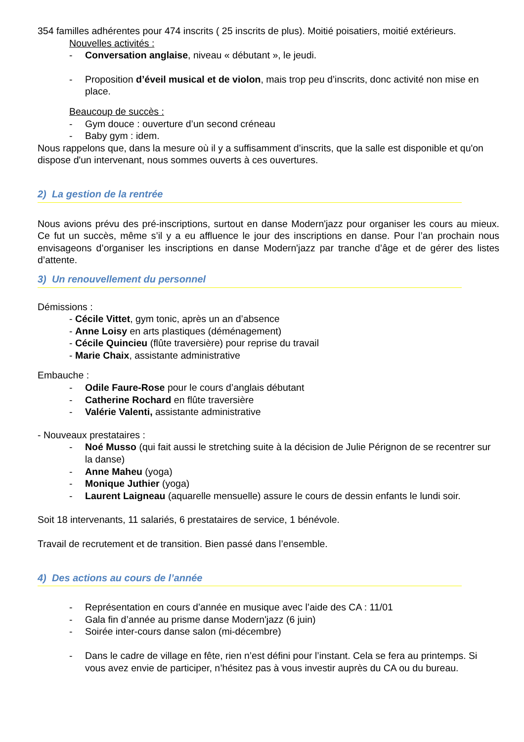354 familles adhérentes pour 474 inscrits ( 25 inscrits de plus). Moitié poisatiers, moitié extérieurs.
Nouvelles activités :
- Conversation anglaise, niveau « débutant », le jeudi.
- Proposition d’éveil musical et de violon, mais trop peu d’inscrits, donc activité non mise en place.
Beaucoup de succès :
- Gym douce : ouverture d’un second créneau
- Baby gym : idem.
Nous rappelons que, dans la mesure où il y a suffisamment d’inscrits, que la salle est disponible et qu'on dispose d'un intervenant, nous sommes ouverts à ces ouvertures.
2) La gestion de la rentrée
Nous avions prévu des pré-inscriptions, surtout en danse Modern'jazz pour organiser les cours au mieux. Ce fut un succès, même s’il y a eu affluence le jour des inscriptions en danse. Pour l’an prochain nous envisageons d’organiser les inscriptions en danse Modern'jazz par tranche d’âge et de gérer des listes d’attente.
3) Un renouvellement du personnel
Démissions :
- Cécile Vittet, gym tonic, après un an d’absence
- Anne Loisy en arts plastiques (déménagement)
- Cécile Quincieu (flûte traversière) pour reprise du travail
- Marie Chaix, assistante administrative
Embauche :
- Odile Faure-Rose pour le cours d’anglais débutant
- Catherine Rochard en flûte traversière
- Valérie Valenti, assistante administrative
- Nouveaux prestataires :
- Noé Musso (qui fait aussi le stretching suite à la décision de Julie Pérignon de se recentrer sur la danse)
- Anne Maheu (yoga)
- Monique Juthier (yoga)
- Laurent Laigneau (aquarelle mensuelle) assure le cours de dessin enfants le lundi soir.
Soit 18 intervenants, 11 salariés, 6 prestataires de service, 1 bénévole.
Travail de recrutement et de transition. Bien passé dans l’ensemble.
4) Des actions au cours de l’année
- Représentation en cours d’année en musique avec l’aide des CA : 11/01
- Gala fin d’année au prisme danse Modern'jazz (6 juin)
- Soirée inter-cours danse salon (mi-décembre)
- Dans le cadre de village en fête, rien n’est défini pour l’instant. Cela se fera au printemps. Si vous avez envie de participer, n’hésitez pas à vous investir auprès du CA ou du bureau.